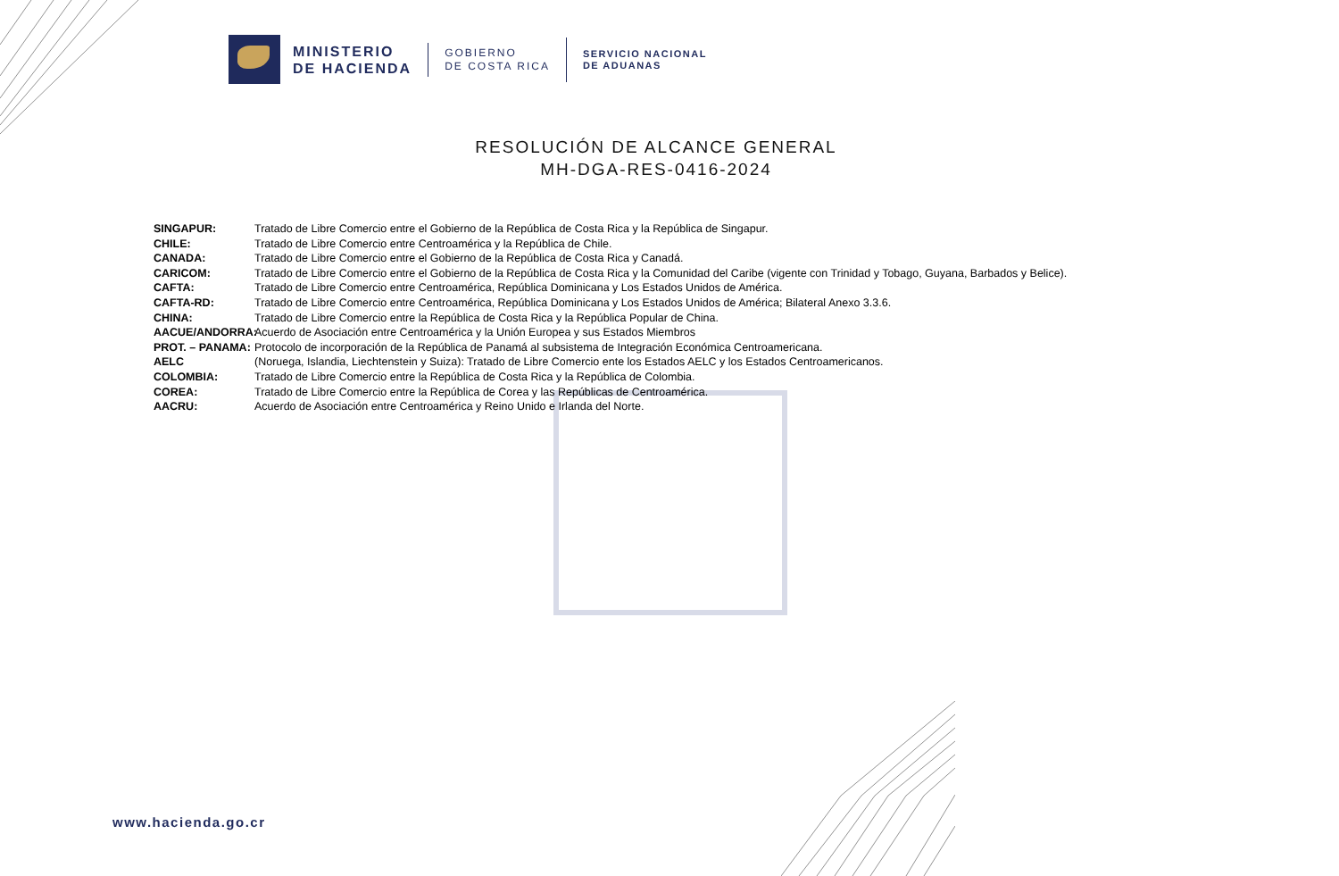MINISTERIO
DE HACIENDA
GOBIERNO
DE COSTA RICA
SERVICIO NACIONAL
DE ADUANAS
RESOLUCIÓN DE ALCANCE GENERAL
MH-DGA-RES-0416-2024
SINGAPUR: Tratado de Libre Comercio entre el Gobierno de la República de Costa Rica y la República de Singapur.
CHILE: Tratado de Libre Comercio entre Centroamérica y la República de Chile.
CANADA: Tratado de Libre Comercio entre el Gobierno de la República de Costa Rica y Canadá.
CARICOM: Tratado de Libre Comercio entre el Gobierno de la República de Costa Rica y la Comunidad del Caribe (vigente con Trinidad y Tobago, Guyana, Barbados y Belice).
CAFTA: Tratado de Libre Comercio entre Centroamérica, República Dominicana y Los Estados Unidos de América.
CAFTA-RD: Tratado de Libre Comercio entre Centroamérica, República Dominicana y Los Estados Unidos de América; Bilateral Anexo 3.3.6.
CHINA: Tratado de Libre Comercio entre la República de Costa Rica y la República Popular de China.
AACUE/ANDORRA: Acuerdo de Asociación entre Centroamérica y la Unión Europea y sus Estados Miembros
PROT. – PANAMA: Protocolo de incorporación de la República de Panamá al subsistema de Integración Económica Centroamericana.
AELC (Noruega, Islandia, Liechtenstein y Suiza): Tratado de Libre Comercio ente los Estados AELC y los Estados Centroamericanos.
COLOMBIA: Tratado de Libre Comercio entre la República de Costa Rica y la República de Colombia.
COREA: Tratado de Libre Comercio entre la República de Corea y las Repúblicas de Centroamérica.
AACRU: Acuerdo de Asociación entre Centroamérica y Reino Unido e Irlanda del Norte.
www.hacienda.go.cr